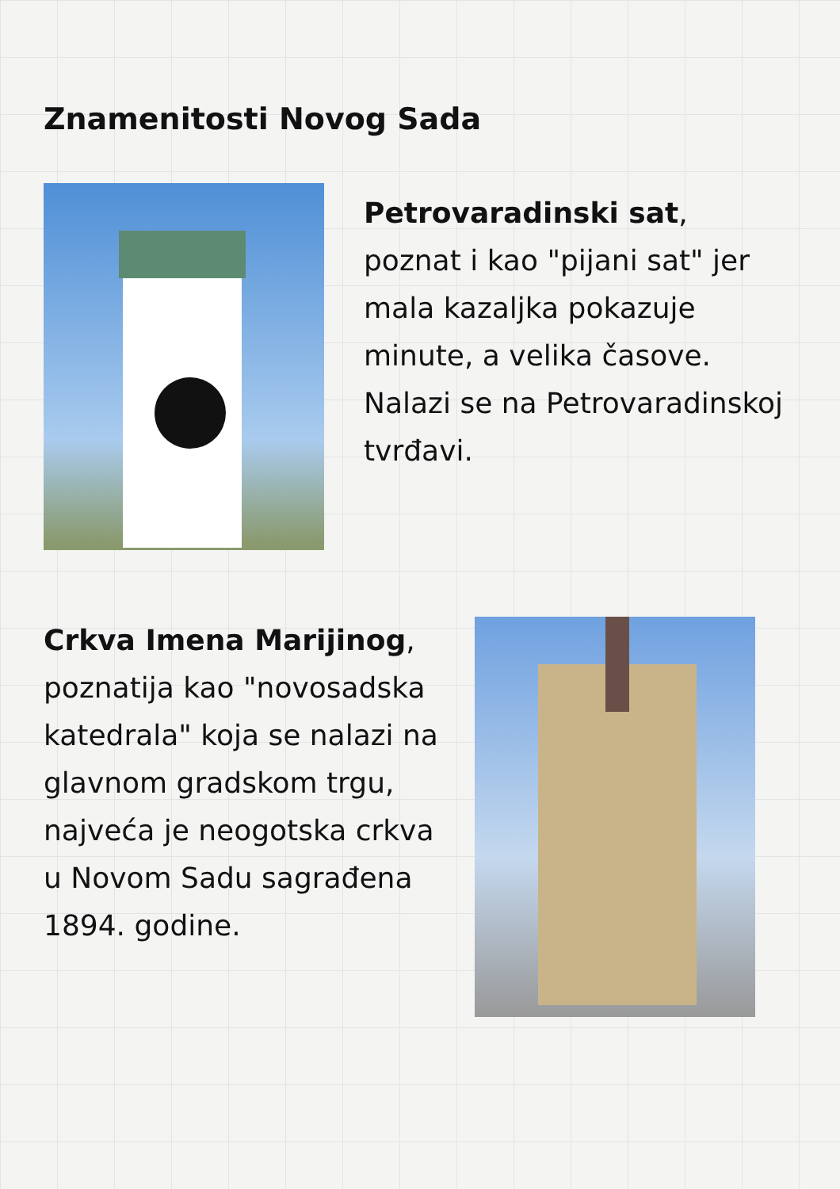Znamenitosti Novog Sada
Petrovaradinski sat, poznat i kao "pijani sat" jer mala kazaljka pokazuje minute, a velika časove. Nalazi se na Petrovaradinskoj tvrđavi.
Crkva Imena Marijinog, poznatija kao "novosadska katedrala" koja se nalazi na glavnom gradskom trgu, najveća je neogotska crkva u Novom Sadu sagrađena 1894. godine.